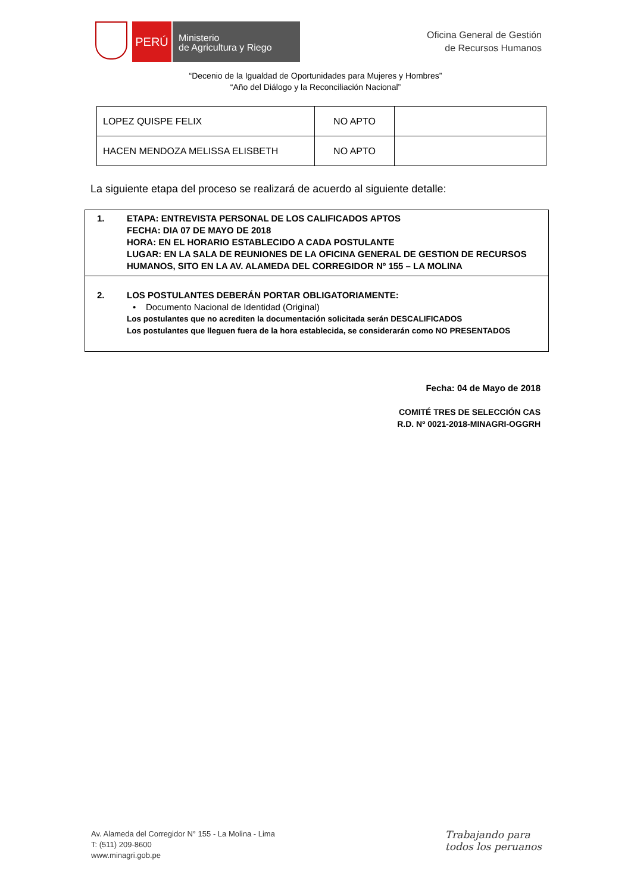PERÚ
Ministerio
de Agricultura y Riego
Oficina General de Gestión
de Recursos Humanos
“Decenio de la Igualdad de Oportunidades para Mujeres y Hombres”
“Año del Diálogo y la Reconciliación Nacional”
| LOPEZ QUISPE FELIX | NO APTO | |
| HACEN MENDOZA MELISSA ELISBETH | NO APTO | |
La siguiente etapa del proceso se realizará de acuerdo al siguiente detalle:
| 1. ETAPA: ENTREVISTA PERSONAL DE LOS CALIFICADOS APTOS FECHA: DIA 07 DE MAYO DE 2018 HORA: EN EL HORARIO ESTABLECIDO A CADA POSTULANTE LUGAR: EN LA SALA DE REUNIONES DE LA OFICINA GENERAL DE GESTION DE RECURSOS HUMANOS, SITO EN LA AV. ALAMEDA DEL CORREGIDOR Nº 155 – LA MOLINA |
| 2. LOS POSTULANTES DEBERÁN PORTAR OBLIGATORIAMENTE: • Documento Nacional de Identidad (Original) Los postulantes que no acrediten la documentación solicitada serán DESCALIFICADOS Los postulantes que lleguen fuera de la hora establecida, se considerarán como NO PRESENTADOS |
Fecha: 04 de Mayo de 2018
COMITÉ TRES DE SELECCIÓN CAS
R.D. Nº 0021-2018-MINAGRI-OGGRH
Av. Alameda del Corregidor N° 155 - La Molina - Lima
T: (511) 209-8600
www.minagri.gob.pe
Trabajando para
todos los peruanos